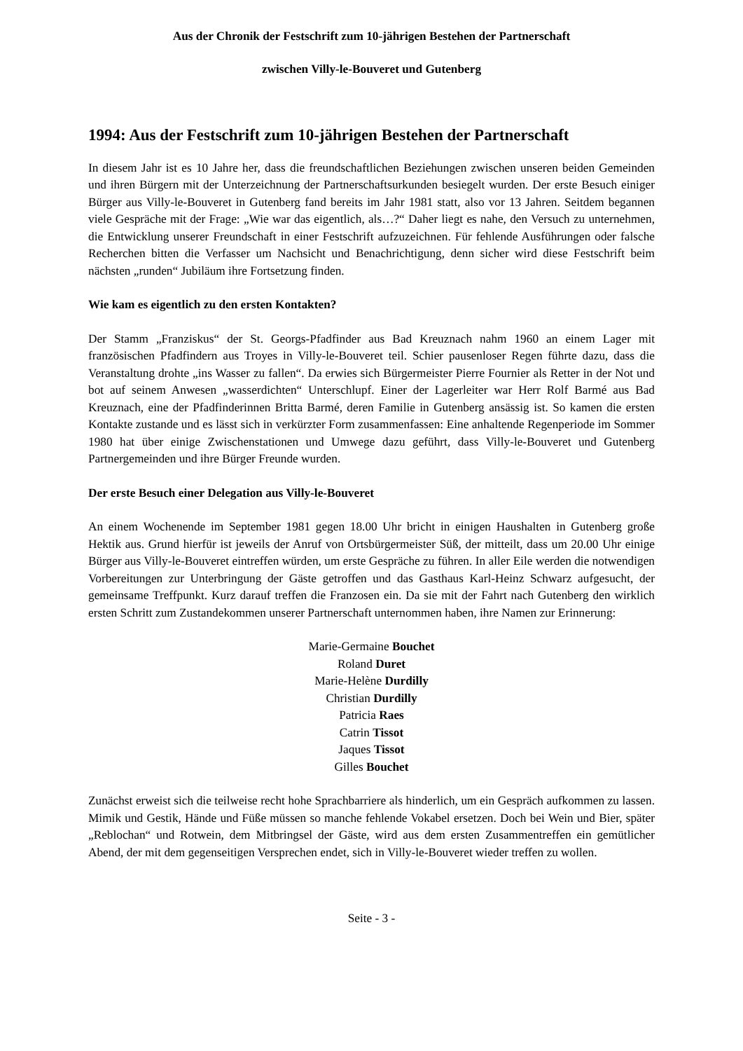Aus der Chronik der Festschrift zum 10-jährigen Bestehen der Partnerschaft
zwischen Villy-le-Bouveret und Gutenberg
1994: Aus der Festschrift zum 10-jährigen Bestehen der Partnerschaft
In diesem Jahr ist es 10 Jahre her, dass die freundschaftlichen Beziehungen zwischen unseren beiden Gemeinden und ihren Bürgern mit der Unterzeichnung der Partnerschaftsurkunden besiegelt wurden. Der erste Besuch einiger Bürger aus Villy-le-Bouveret in Gutenberg fand bereits im Jahr 1981 statt, also vor 13 Jahren. Seitdem begannen viele Gespräche mit der Frage: „Wie war das eigentlich, als…?“ Daher liegt es nahe, den Versuch zu unternehmen, die Entwicklung unserer Freundschaft in einer Festschrift aufzuzeichnen. Für fehlende Ausführungen oder falsche Recherchen bitten die Verfasser um Nachsicht und Benachrichtigung, denn sicher wird diese Festschrift beim nächsten „runden“ Jubiläum ihre Fortsetzung finden.
Wie kam es eigentlich zu den ersten Kontakten?
Der Stamm „Franziskus“ der St. Georgs-Pfadfinder aus Bad Kreuznach nahm 1960 an einem Lager mit französischen Pfadfindern aus Troyes in Villy-le-Bouveret teil. Schier pausenloser Regen führte dazu, dass die Veranstaltung drohte „ins Wasser zu fallen“. Da erwies sich Bürgermeister Pierre Fournier als Retter in der Not und bot auf seinem Anwesen „wasserdichten“ Unterschlupf. Einer der Lagerleiter war Herr Rolf Barmé aus Bad Kreuznach, eine der Pfadfinderinnen Britta Barmé, deren Familie in Gutenberg ansässig ist. So kamen die ersten Kontakte zustande und es lässt sich in verkürzter Form zusammenfassen: Eine anhaltende Regenperiode im Sommer 1980 hat über einige Zwischenstationen und Umwege dazu geführt, dass Villy-le-Bouveret und Gutenberg Partnergemeinden und ihre Bürger Freunde wurden.
Der erste Besuch einer Delegation aus Villy-le-Bouveret
An einem Wochenende im September 1981 gegen 18.00 Uhr bricht in einigen Haushalten in Gutenberg große Hektik aus. Grund hierfür ist jeweils der Anruf von Ortsbürgermeister Süß, der mitteilt, dass um 20.00 Uhr einige Bürger aus Villy-le-Bouveret eintreffen würden, um erste Gespräche zu führen. In aller Eile werden die notwendigen Vorbereitungen zur Unterbringung der Gäste getroffen und das Gasthaus Karl-Heinz Schwarz aufgesucht, der gemeinsame Treffpunkt. Kurz darauf treffen die Franzosen ein. Da sie mit der Fahrt nach Gutenberg den wirklich ersten Schritt zum Zustandekommen unserer Partnerschaft unternommen haben, ihre Namen zur Erinnerung:
Marie-Germaine Bouchet
Roland Duret
Marie-Helène Durdilly
Christian Durdilly
Patricia Raes
Catrin Tissot
Jaques Tissot
Gilles Bouchet
Zunächst erweist sich die teilweise recht hohe Sprachbarriere als hinderlich, um ein Gespräch aufkommen zu lassen. Mimik und Gestik, Hände und Füße müssen so manche fehlende Vokabel ersetzen. Doch bei Wein und Bier, später „Reblochan“ und Rotwein, dem Mitbringsel der Gäste, wird aus dem ersten Zusammentreffen ein gemütlicher Abend, der mit dem gegenseitigen Versprechen endet, sich in Villy-le-Bouveret wieder treffen zu wollen.
Seite - 3 -